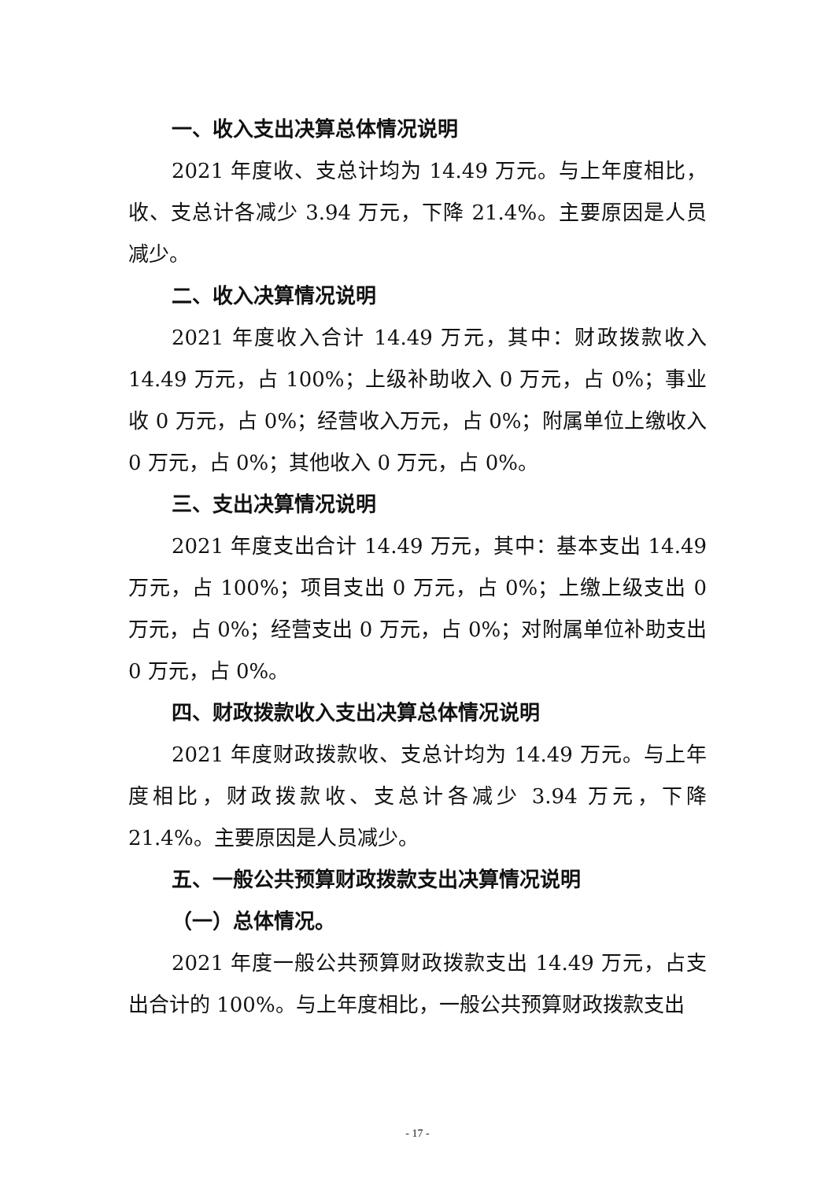一、收入支出决算总体情况说明
2021 年度收、支总计均为 14.49 万元。与上年度相比，收、支总计各减少 3.94 万元，下降 21.4%。主要原因是人员减少。
二、收入决算情况说明
2021 年度收入合计 14.49 万元，其中：财政拨款收入 14.49 万元，占 100%；上级补助收入 0 万元，占 0%；事业收 0 万元，占 0%；经营收入万元，占 0%；附属单位上缴收入 0 万元，占 0%；其他收入 0 万元，占 0%。
三、支出决算情况说明
2021 年度支出合计 14.49 万元，其中：基本支出 14.49 万元，占 100%；项目支出 0 万元，占 0%；上缴上级支出 0 万元，占 0%；经营支出 0 万元，占 0%；对附属单位补助支出 0 万元，占 0%。
四、财政拨款收入支出决算总体情况说明
2021 年度财政拨款收、支总计均为 14.49 万元。与上年度相比，财政拨款收、支总计各减少 3.94 万元，下降 21.4%。主要原因是人员减少。
五、一般公共预算财政拨款支出决算情况说明
（一）总体情况。
2021 年度一般公共预算财政拨款支出 14.49 万元，占支出合计的 100%。与上年度相比，一般公共预算财政拨款支出
- 17 -